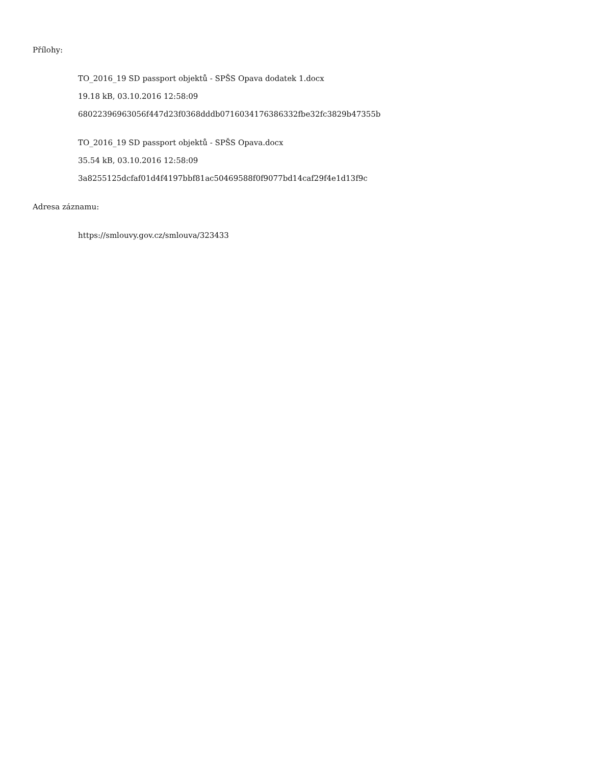Přílohy:
TO_2016_19 SD passport objektů - SPŠS Opava dodatek 1.docx
19.18 kB, 03.10.2016 12:58:09
68022396963056f447d23f0368dddb0716034176386332fbe32fc3829b47355b
TO_2016_19 SD passport objektů - SPŠS Opava.docx
35.54 kB, 03.10.2016 12:58:09
3a8255125dcfaf01d4f4197bbf81ac50469588f0f9077bd14caf29f4e1d13f9c
Adresa záznamu:
https://smlouvy.gov.cz/smlouva/323433